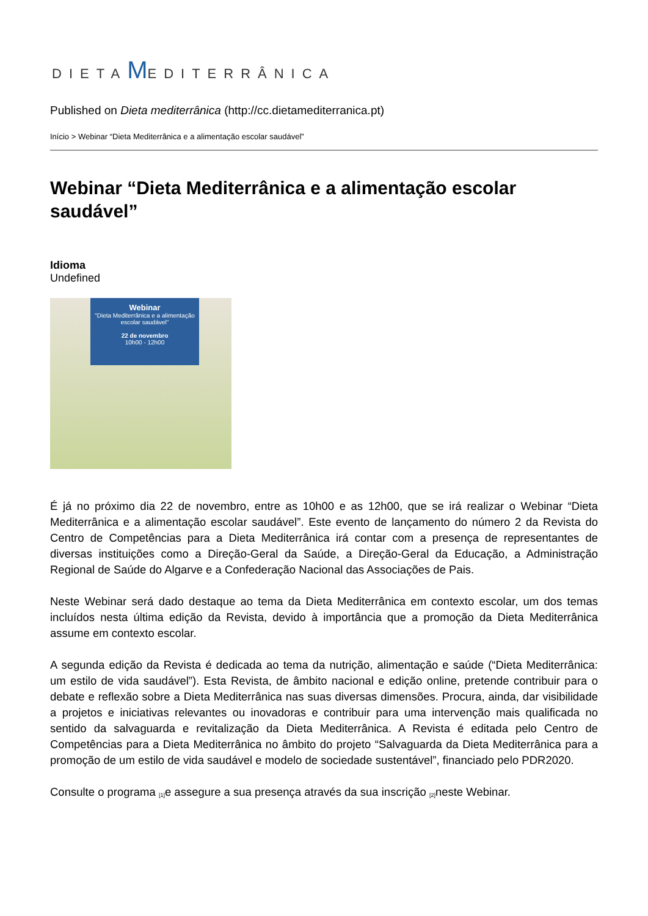DIETAMEDITERRÂNICA
Published on Dieta mediterrânica (http://cc.dietamediterranica.pt)
Início > Webinar “Dieta Mediterrânica e a alimentação escolar saudável”
Webinar “Dieta Mediterrânica e a alimentação escolar saudável”
Idioma
Undefined
Webinar
"Dieta Mediterrânica e a alimentação escolar saudável"
22 de novembro
10h00 - 12h00
É já no próximo dia 22 de novembro, entre as 10h00 e as 12h00, que se irá realizar o Webinar “Dieta Mediterrânica e a alimentação escolar saudável”. Este evento de lançamento do número 2 da Revista do Centro de Competências para a Dieta Mediterrânica irá contar com a presença de representantes de diversas instituições como a Direção-Geral da Saúde, a Direção-Geral da Educação, a Administração Regional de Saúde do Algarve e a Confederação Nacional das Associações de Pais.
Neste Webinar será dado destaque ao tema da Dieta Mediterrânica em contexto escolar, um dos temas incluídos nesta última edição da Revista, devido à importância que a promoção da Dieta Mediterrânica assume em contexto escolar.
A segunda edição da Revista é dedicada ao tema da nutrição, alimentação e saúde (“Dieta Mediterrânica: um estilo de vida saudável”). Esta Revista, de âmbito nacional e edição online, pretende contribuir para o debate e reflexão sobre a Dieta Mediterrânica nas suas diversas dimensões. Procura, ainda, dar visibilidade a projetos e iniciativas relevantes ou inovadoras e contribuir para uma intervenção mais qualificada no sentido da salvaguarda e revitalização da Dieta Mediterrânica. A Revista é editada pelo Centro de Competências para a Dieta Mediterrânica no âmbito do projeto “Salvaguarda da Dieta Mediterrânica para a promoção de um estilo de vida saudável e modelo de sociedade sustentável”, financiado pelo PDR2020.
Consulte o programa <sup>[1]</sup>e assegure a sua presença através da sua inscrição <sup>[2]</sup>neste Webinar.